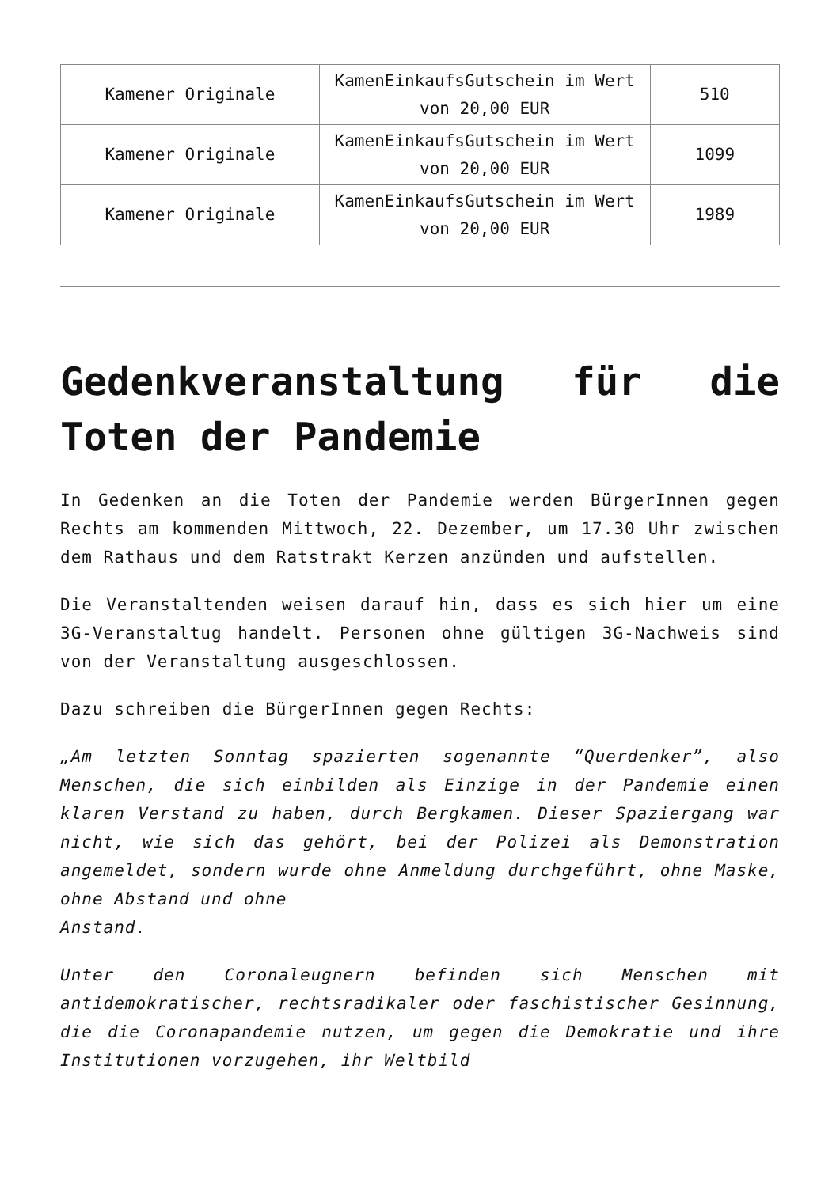| Kamener Originale | KamenEinkaufsGutschein im Wert von 20,00 EUR | 510 |
| Kamener Originale | KamenEinkaufsGutschein im Wert von 20,00 EUR | 1099 |
| Kamener Originale | KamenEinkaufsGutschein im Wert von 20,00 EUR | 1989 |
Gedenkveranstaltung für die Toten der Pandemie
In Gedenken an die Toten der Pandemie werden BürgerInnen gegen Rechts am kommenden Mittwoch, 22. Dezember, um 17.30 Uhr zwischen dem Rathaus und dem Ratstrakt Kerzen anzünden und aufstellen.
Die Veranstaltenden weisen darauf hin, dass es sich hier um eine 3G-Veranstaltug handelt. Personen ohne gültigen 3G-Nachweis sind von der Veranstaltung ausgeschlossen.
Dazu schreiben die BürgerInnen gegen Rechts:
„Am letzten Sonntag spazierten sogenannte “Querdenker”, also Menschen, die sich einbilden als Einzige in der Pandemie einen klaren Verstand zu haben, durch Bergkamen. Dieser Spaziergang war nicht, wie sich das gehört, bei der Polizei als Demonstration angemeldet, sondern wurde ohne Anmeldung durchgeführt, ohne Maske, ohne Abstand und ohne
Anstand.
Unter den Coronaleugnern befinden sich Menschen mit antidemokratischer, rechtsradikaler oder faschistischer Gesinnung, die die Coronapandemie nutzen, um gegen die Demokratie und ihre Institutionen vorzugehen, ihr Weltbild